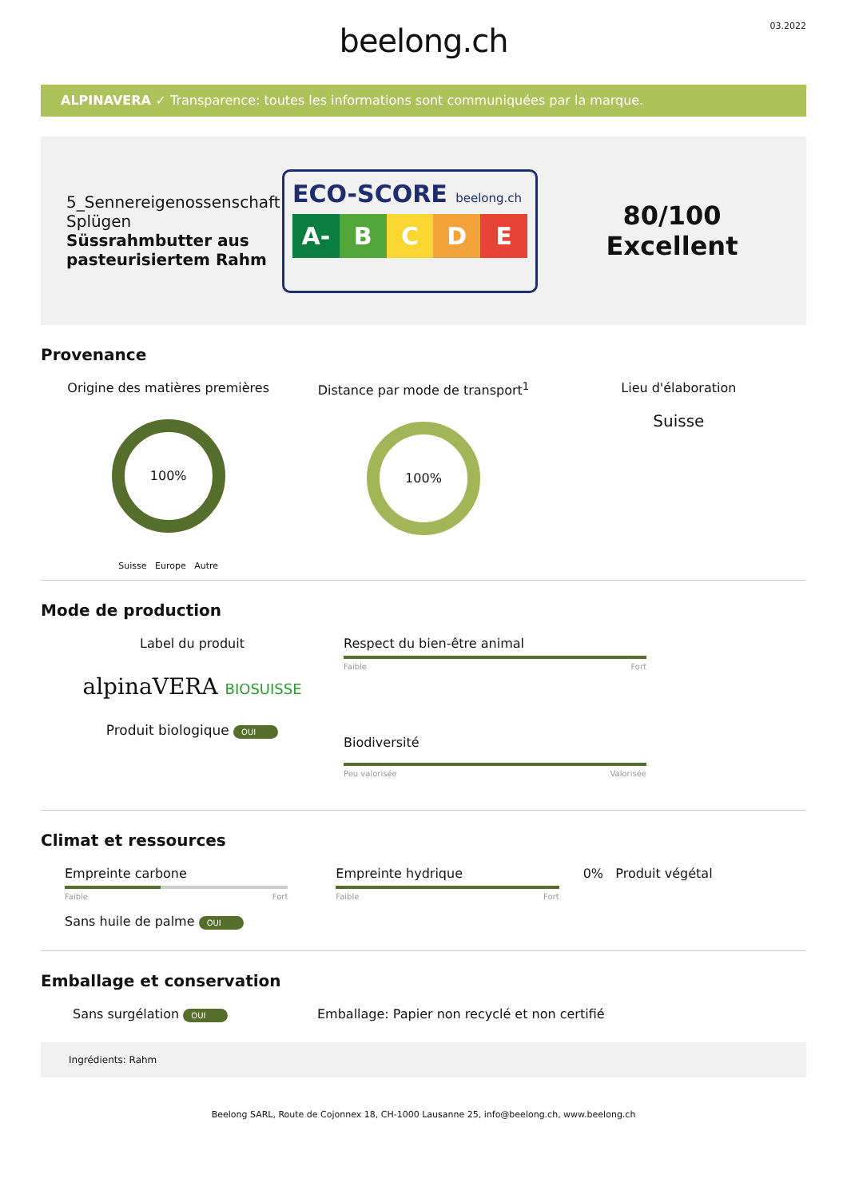beelong.ch
03.2022
ALPINAVERA ✓ Transparence: toutes les informations sont communiquées par la marque.
5_Sennereigenossenschaft Splügen
Süssrahmbutter aus pasteurisiertem Rahm
ECO-SCORE beelong.ch
A- B C D E
80/100
Excellent
Provenance
Origine des matières premières
100%
Suisse Europe Autre
Distance par mode de transport<sup>1</sup>
100%
Lieu d'élaboration
Suisse
Mode de production
Label du produit
alpinaVERA BIOSUISSE
Produit biologique OUI
Respect du bien-être animal
Faible Fort
Biodiversité
Peu valorisée Valorisée
Climat et ressources
Empreinte carbone
Faible Fort
Sans huile de palme OUI
Empreinte hydrique
Faible Fort
0% Produit végétal
Emballage et conservation
Sans surgélation OUI
Emballage: Papier non recyclé et non certifié
Ingrédients: Rahm
Beelong SARL, Route de Cojonnex 18, CH-1000 Lausanne 25, info@beelong.ch, www.beelong.ch